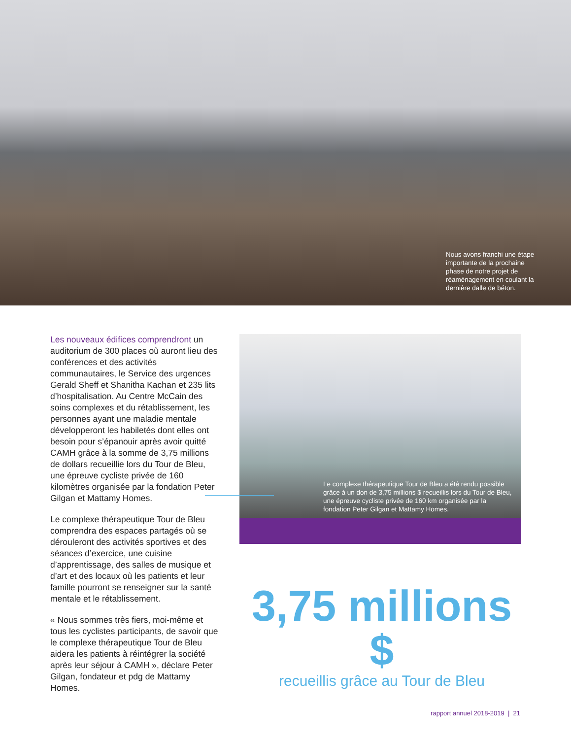Nous avons franchi une étape importante de la prochaine phase de notre projet de réaménagement en coulant la dernière dalle de béton.
Les nouveaux édifices comprendront un auditorium de 300 places où auront lieu des conférences et des activités communautaires, le Service des urgences Gerald Sheff et Shanitha Kachan et 235 lits d’hospitalisation. Au Centre McCain des soins complexes et du rétablissement, les personnes ayant une maladie mentale développeront les habiletés dont elles ont besoin pour s’épanouir après avoir quitté CAMH grâce à la somme de 3,75 millions de dollars recueillie lors du Tour de Bleu, une épreuve cycliste privée de 160 kilomètres organisée par la fondation Peter Gilgan et Mattamy Homes.
Le complexe thérapeutique Tour de Bleu comprendra des espaces partagés où se dérouleront des activités sportives et des séances d’exercice, une cuisine d’apprentissage, des salles de musique et d’art et des locaux où les patients et leur famille pourront se renseigner sur la santé mentale et le rétablissement.
« Nous sommes très fiers, moi-même et tous les cyclistes participants, de savoir que le complexe thérapeutique Tour de Bleu aidera les patients à réintégrer la société après leur séjour à CAMH », déclare Peter Gilgan, fondateur et pdg de Mattamy Homes.
Le complexe thérapeutique Tour de Bleu a été rendu possible grâce à un don de 3,75 millions $ recueillis lors du Tour de Bleu, une épreuve cycliste privée de 160 km organisée par la fondation Peter Gilgan et Mattamy Homes.
3,75 millions $
recueillis grâce au Tour de Bleu
rapport annuel 2018-2019 | 21